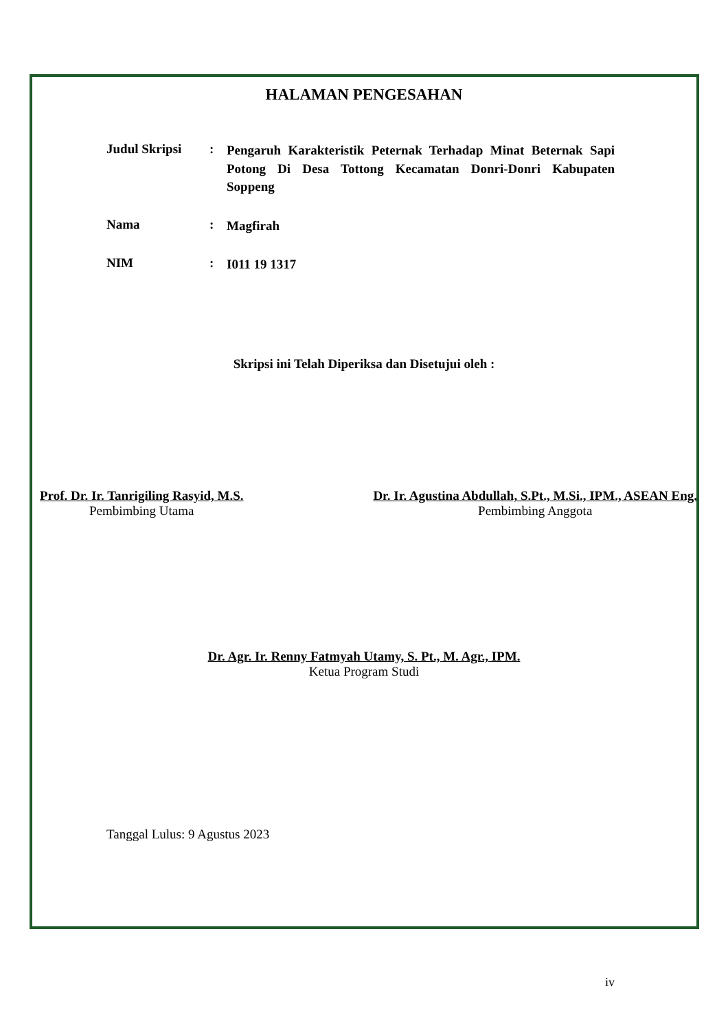HALAMAN PENGESAHAN
Judul Skripsi :
Pengaruh Karakteristik Peternak Terhadap Minat Beternak Sapi Potong Di Desa Tottong Kecamatan Donri-Donri Kabupaten Soppeng
Nama :
Magfirah
NIM :
I011 19 1317
Skripsi ini Telah Diperiksa dan Disetujui oleh :
Prof. Dr. Ir. Tanrigiling Rasyid, M.S.
Pembimbing Utama
Dr. Ir. Agustina Abdullah, S.Pt., M.Si., IPM., ASEAN Eng.
Pembimbing Anggota
Dr. Agr. Ir. Renny Fatmyah Utamy, S. Pt., M. Agr., IPM.
Ketua Program Studi
Tanggal Lulus: 9 Agustus 2023
iv